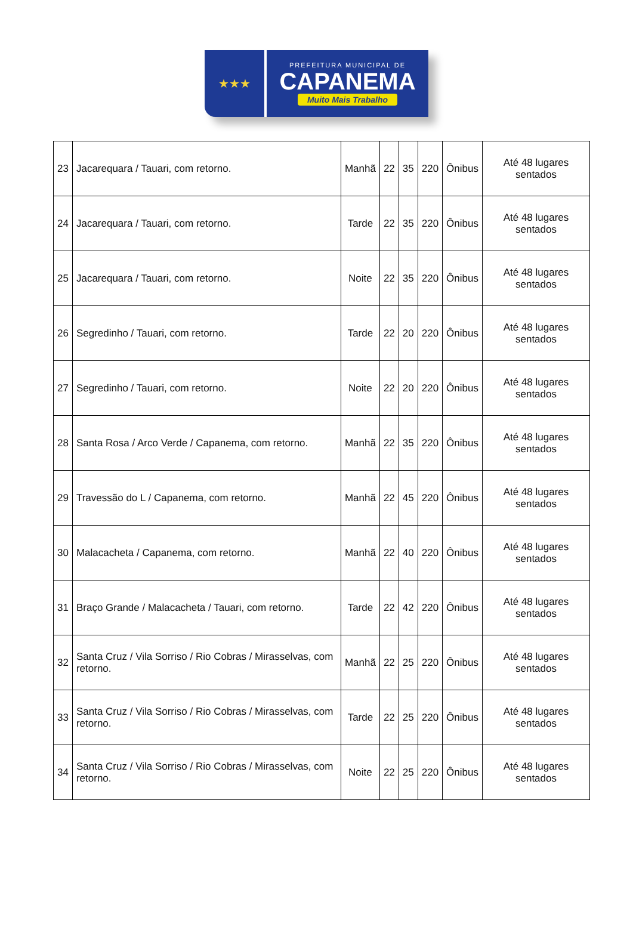★★★
PREFEITURA MUNICIPAL DE
CAPANEMA
Muito Mais Trabalho
| 23 | Jacarequara / Tauari, com retorno. | Manhã | 22 | 35 | 220 | Ônibus | Até 48 lugares sentados |
| 24 | Jacarequara / Tauari, com retorno. | Tarde | 22 | 35 | 220 | Ônibus | Até 48 lugares sentados |
| 25 | Jacarequara / Tauari, com retorno. | Noite | 22 | 35 | 220 | Ônibus | Até 48 lugares sentados |
| 26 | Segredinho / Tauari, com retorno. | Tarde | 22 | 20 | 220 | Ônibus | Até 48 lugares sentados |
| 27 | Segredinho / Tauari, com retorno. | Noite | 22 | 20 | 220 | Ônibus | Até 48 lugares sentados |
| 28 | Santa Rosa / Arco Verde / Capanema, com retorno. | Manhã | 22 | 35 | 220 | Ônibus | Até 48 lugares sentados |
| 29 | Travessão do L / Capanema, com retorno. | Manhã | 22 | 45 | 220 | Ônibus | Até 48 lugares sentados |
| 30 | Malacacheta / Capanema, com retorno. | Manhã | 22 | 40 | 220 | Ônibus | Até 48 lugares sentados |
| 31 | Braço Grande / Malacacheta / Tauari, com retorno. | Tarde | 22 | 42 | 220 | Ônibus | Até 48 lugares sentados |
| 32 | Santa Cruz / Vila Sorriso / Rio Cobras / Mirasselvas, com retorno. | Manhã | 22 | 25 | 220 | Ônibus | Até 48 lugares sentados |
| 33 | Santa Cruz / Vila Sorriso / Rio Cobras / Mirasselvas, com retorno. | Tarde | 22 | 25 | 220 | Ônibus | Até 48 lugares sentados |
| 34 | Santa Cruz / Vila Sorriso / Rio Cobras / Mirasselvas, com retorno. | Noite | 22 | 25 | 220 | Ônibus | Até 48 lugares sentados |